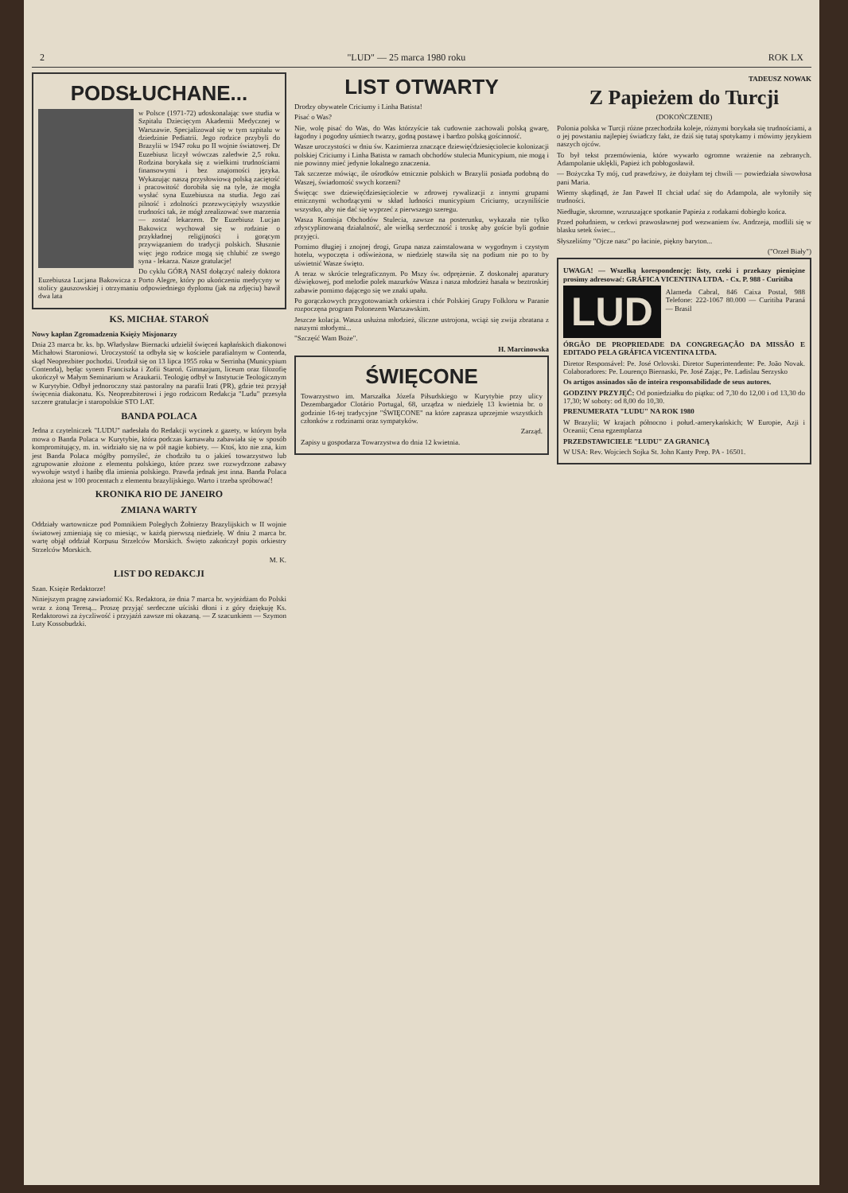2 "LUD" — 25 marca 1980 roku ROK LX
PODSŁUCHANE...
w Polsce (1971-72) udoskonalając swe studia w Szpitalu Dziecięcym Akademii Medycznej w Warszawie. Specjalizował się w tym szpitalu w dziedzinie Pediatrii. Jego rodzice przybyli do Brazylii w 1947 roku po II wojnie światowej. Dr Euzebiusz liczył wówczas zaledwie 2,5 roku. Rodzina borykała się z wielkimi trudnościami finansowymi i bez znajomości języka. Wykazując naszą przysłowiową polską zaciętość i pracowitość dorobiła się na tyle, że mogła wysłać syna Euzebiusza na studia. Jego zaś pilność i zdolności przezwyciężyły wszystkie trudności tak, że mógł zrealizować swe marzenia — zostać lekarzem. Dr Euzebiusz Lucjan Bakowicz wychował się w rodzinie o przykładnej religijności i gorącym przywiązaniem do tradycji polskich. Słusznie więc jego rodzice mogą się chlubić ze swego syna - lekarza. Nasze gratulacje!
Do cyklu GÓRĄ NASI dołączyć należy doktora Euzebiusza Lucjana Bakowicza z Porto Alegre, który po ukończeniu medycyny w stolicy gauszowskiej i otrzymaniu odpowiedniego dyplomu (jak na zdjęciu) bawił dwa lata
KS. MICHAŁ STAROŃ
Nowy kapłan Zgromadzenia Księży Misjonarzy
Dnia 23 marca br. ks. bp. Władysław Biernacki udzielił święceń kapłańskich diakonowi Michałowi Staroniowi. Uroczystość ta odbyła się w kościele parafialnym w Contenda, skąd Neoprezbiter pochodzi. Urodził się on 13 lipca 1955 roku w Serrinha (Municypium Contenda), będąc synem Franciszka i Zofii Staroń. Gimnazjum, liceum oraz filozofię ukończył w Małym Seminarium w Araukarii. Teologię odbył w Instytucie Teologicznym w Kurytybie. Odbył jednoroczny staż pastoralny na parafii Irati (PR), gdzie też przyjął święcenia diakonatu. Ks. Neoprezbiterowi i jego rodzicom Redakcja "Ludu" przesyła szczere gratulacje i staropolskie STO LAT.
BANDA POLACA
Jedna z czytelniczek "LUDU" nadesłała do Redakcji wycinek z gazety, w którym była mowa o Banda Polaca w Kurytybie, która podczas karnawału zabawiała się w sposób kompromitujący, m. in. widziało się na w pół nagie kobiety. — Ktoś, kto nie zna, kim jest Banda Polaca mógłby pomyśleć, że chodziło tu o jakieś towarzystwo lub zgrupowanie złożone z elementu polskiego, które przez swe rozwydrzone zabawy wywołuje wstyd i hańbę dla imienia polskiego. Prawda jednak jest inna. Banda Polaca złożona jest w 100 procentach z elementu brazylijskiego. Warto i trzeba spróbować!
KRONIKA RIO DE JANEIRO
ZMIANA WARTY
Oddziały wartownicze pod Pomnikiem Poległych Żołnierzy Brazylijskich w II wojnie światowej zmieniają się co miesiąc, w każdą pierwszą niedzielę. W dniu 2 marca br. wartę objął oddział Korpusu Strzelców Morskich. Święto zakończył popis orkiestry Strzelców Morskich.
M. K.
LIST DO REDAKCJI
Szan. Księże Redaktorze!
Niniejszym pragnę zawiadomić Ks. Redaktora, że dnia 7 marca br. wyjeżdżam do Polski wraz z żoną Teresą... Proszę przyjąć serdeczne uściski dłoni i z góry dziękuję Ks. Redaktorowi za życzliwość i przyjaźń zawsze mi okazaną. — Z szacunkiem — Szymon Luty Kossobudzki.
LIST OTWARTY
Drodzy obywatele Criciumy i Linha Batista!
Pisać o Was?
Nie, wolę pisać do Was, do Was którzyście tak cudownie zachowali polską gwarę, łagodny i pogodny uśmiech twarzy, godną postawę i bardzo polską gościnność.
Wasze uroczystości w dniu św. Kazimierza znaczące dziewięćdziesięciolecie kolonizacji polskiej Criciumy i Linha Batista w ramach obchodów stulecia Municypium, nie mogą i nie powinny mieć jedynie lokalnego znaczenia.
Tak szczerze mówiąc, ile ośrodków etnicznie polskich w Brazylii posiada podobną do Waszej, świadomość swych korzeni?
Święcąc swe dziewięćdziesięciolecie w zdrowej rywalizacji z innymi grupami etnicznymi wchodzącymi w skład ludności municypium Criciumy, uczyniliście wszystko, aby nie dać się wyprzeć z pierwszego szeregu.
Wasza Komisja Obchodów Stulecia, zawsze na posterunku, wykazała nie tylko zdyscyplinowaną działalność, ale wielką serdeczność i troskę aby goście byli godnie przyjęci.
Pomimo długiej i znojnej drogi, Grupa nasza zainstalowana w wygodnym i czystym hotelu, wypoczęta i odświeżona, w niedzielę stawiła się na podium nie po to by uświetnić Wasze święto.
A teraz w skrócie telegraficznym. Po Mszy św. odprężenie. Z doskonałej aparatury dźwiękowej, pod melodie polek mazurków Wasza i nasza młodzież hasała w beztroskiej zabawie pomimo dającego się we znaki upału.
Po gorączkowych przygotowaniach orkiestra i chór Polskiej Grupy Folkloru w Paranie rozpoczęna program Polonezem Warszawskim.
Jeszcze kolacja. Wasza usłużna młodzież, śliczne ustrojona, wciąż się zwija zbratana z naszymi młodymi...
"Szczęść Wam Boże".
H. Marcinowska
ŚWIĘCONE
Towarzystwo im. Marszałka Józefa Piłsudskiego w Kurytybie przy ulicy Dezembargador Clotário Portugal, 68, urządza w niedzielę 13 kwietnia br. o godzinie 16-tej tradycyjne "ŚWIĘCONE" na które zaprasza uprzejmie wszystkich członków z rodzinami oraz sympatyków.
Zarząd.
Zapisy u gospodarza Towarzystwa do dnia 12 kwietnia.
TADEUSZ NOWAK
Z Papieżem do Turcji
(DOKOŃCZENIE)
Polonia polska w Turcji różne przechodziła koleje, różnymi borykała się trudnościami, a o jej powstaniu najlepiej świadczy fakt, że dziś się tutaj spotykamy i mówimy językiem naszych ojców.
To był tekst przemówienia, które wywarło ogromne wrażenie na zebranych. Adampolanie uklękli, Papież ich pobłogosławił.
— Bożyczka Ty mój, cud prawdziwy, że dożyłam tej chwili — powiedziała siwowłosa pani Maria.
Wiemy skądinąd, że Jan Paweł II chciał udać się do Adampola, ale wyłoniły się trudności.
Niedługie, skromne, wzruszające spotkanie Papieża z rodakami dobiegło końca.
Przed południem, w cerkwi prawosławnej pod wezwaniem św. Andrzeja, modlili się w blasku setek świec...
Słyszeliśmy "Ojcze nasz" po łacinie, piękny baryton...
("Orzeł Biały")
UWAGA! — Wszelką korespondencję: listy, czeki i przekazy pieniężne prosimy adresować: GRÁFICA VICENTINA LTDA. - Cx. P. 988 - Curitiba
LUD
Alameda Cabral, 846 Caixa Postal, 988 Telefone: 222-1067 80.000 — Curitiba Paraná — Brasil
ÓRGÃO DE PROPRIEDADE DA CONGREGAÇÃO DA MISSÃO E EDITADO PELA GRÁFICA VICENTINA LTDA.
Diretor Responsável: Pe. José Orlovski. Diretor Superintendente: Pe. João Novak. Colaboradores: Pe. Lourenço Biernaski, Pe. José Zając, Pe. Ladislau Serzysko
Os artigos assinados são de inteira responsabilidade de seus autores.
GODZINY PRZYJĘĆ: Od poniedziałku do piątku: od 7,30 do 12,00 i od 13,30 do 17,30; W soboty: od 8,00 do 10,30.
PRENUMERATA "LUDU" NA ROK 1980
W Brazylii; W krajach północno i połud.-amerykańskich; W Europie, Azji i Oceanii; Cena egzemplarza
PRZEDSTAWICIELE "LUDU" ZA GRANICĄ
W USA: Rev. Wojciech Sojka St. John Kanty Prep. PA - 16501.